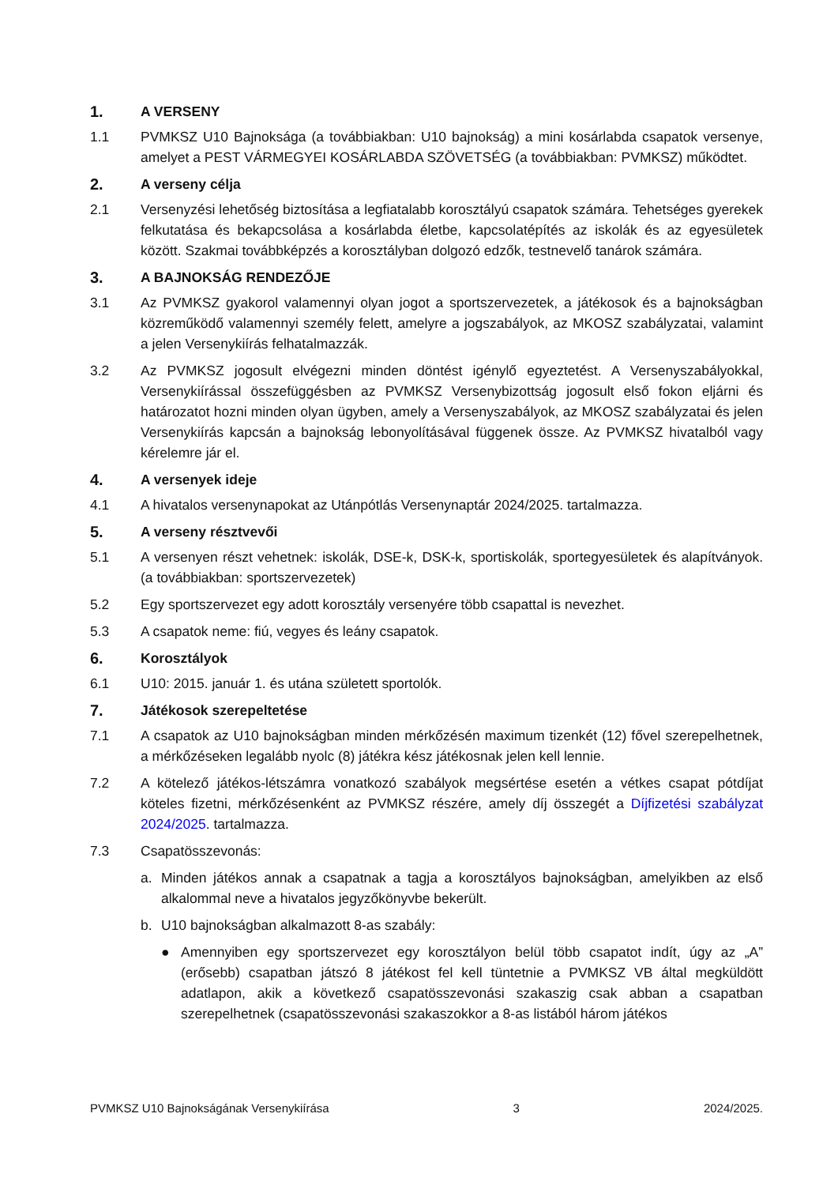1. A VERSENY
1.1 PVMKSZ U10 Bajnoksága (a továbbiakban: U10 bajnokság) a mini kosárlabda csapatok versenye, amelyet a PEST VÁRMEGYEI KOSÁRLABDA SZÖVETSÉG (a továbbiakban: PVMKSZ) működtet.
2. A verseny célja
2.1 Versenyzési lehetőség biztosítása a legfiatalabb korosztályú csapatok számára. Tehetséges gyerekek felkutatása és bekapcsolása a kosárlabda életbe, kapcsolatépítés az iskolák és az egyesületek között. Szakmai továbbképzés a korosztályban dolgozó edzők, testnevelő tanárok számára.
3. A BAJNOKSÁG RENDEZŐJE
3.1 Az PVMKSZ gyakorol valamennyi olyan jogot a sportszervezetek, a játékosok és a bajnokságban közreműködő valamennyi személy felett, amelyre a jogszabályok, az MKOSZ szabályzatai, valamint a jelen Versenykiírás felhatalmazzák.
3.2 Az PVMKSZ jogosult elvégezni minden döntést igénylő egyeztetést. A Versenyszabályokkal, Versenykiírással összefüggésben az PVMKSZ Versenybizottság jogosult első fokon eljárni és határozatot hozni minden olyan ügyben, amely a Versenyszabályok, az MKOSZ szabályzatai és jelen Versenykiírás kapcsán a bajnokság lebonyolításával függenek össze. Az PVMKSZ hivatalból vagy kérelemre jár el.
4. A versenyek ideje
4.1 A hivatalos versenynapokat az Utánpótlás Versenynaptár 2024/2025. tartalmazza.
5. A verseny résztvevői
5.1 A versenyen részt vehetnek: iskolák, DSE-k, DSK-k, sportiskolák, sportegyesületek és alapítványok. (a továbbiakban: sportszervezetek)
5.2 Egy sportszervezet egy adott korosztály versenyére több csapattal is nevezhet.
5.3 A csapatok neme: fiú, vegyes és leány csapatok.
6. Korosztályok
6.1 U10: 2015. január 1. és utána született sportolók.
7. Játékosok szerepeltetése
7.1 A csapatok az U10 bajnokságban minden mérkőzésén maximum tizenkét (12) fővel szerepelhetnek, a mérkőzéseken legalább nyolc (8) játékra kész játékosnak jelen kell lennie.
7.2 A kötelező játékos-létszámra vonatkozó szabályok megsértése esetén a vétkes csapat pótdíjat köteles fizetni, mérkőzésenként az PVMKSZ részére, amely díj összegét a Díjfizetési szabályzat 2024/2025. tartalmazza.
7.3 Csapatösszevonás:
a. Minden játékos annak a csapatnak a tagja a korosztályos bajnokságban, amelyikben az első alkalommal neve a hivatalos jegyzőkönyvbe bekerült.
b. U10 bajnokságban alkalmazott 8-as szabály:
● Amennyiben egy sportszervezet egy korosztályon belül több csapatot indít, úgy az „A” (erősebb) csapatban játszó 8 játékost fel kell tüntetnie a PVMKSZ VB által megküldött adatlapon, akik a következő csapatösszevonási szakaszig csak abban a csapatban szerepelhetnek (csapatösszevonási szakaszokkor a 8-as listából három játékos
PVMKSZ U10 Bajnokságának Versenykiírása 3 2024/2025.